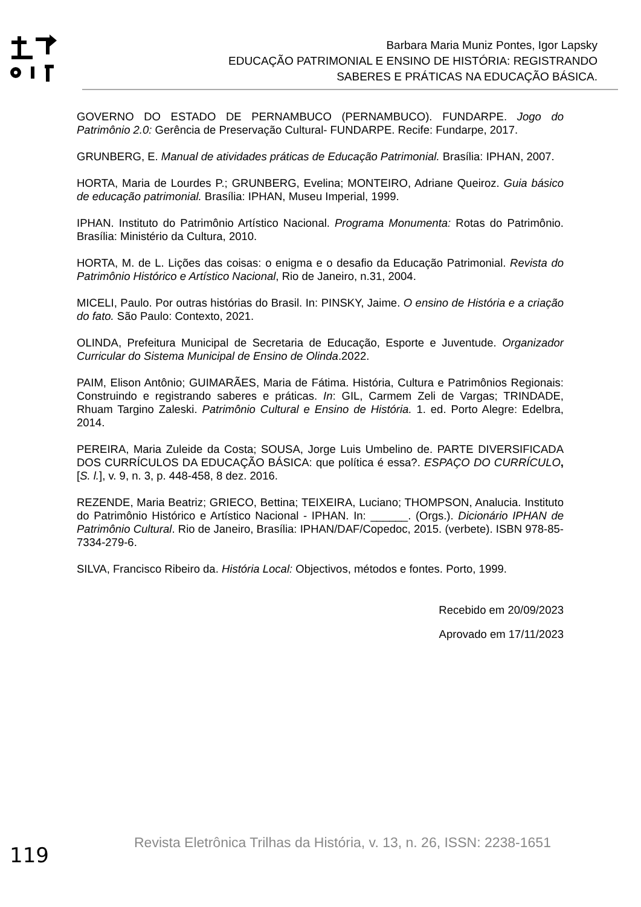Barbara Maria Muniz Pontes, Igor Lapsky
EDUCAÇÃO PATRIMONIAL E ENSINO DE HISTÓRIA: REGISTRANDO
SABERES E PRÁTICAS NA EDUCAÇÃO BÁSICA.
GOVERNO DO ESTADO DE PERNAMBUCO (PERNAMBUCO). FUNDARPE. Jogo do Patrimônio 2.0: Gerência de Preservação Cultural- FUNDARPE. Recife: Fundarpe, 2017.
GRUNBERG, E. Manual de atividades práticas de Educação Patrimonial. Brasília: IPHAN, 2007.
HORTA, Maria de Lourdes P.; GRUNBERG, Evelina; MONTEIRO, Adriane Queiroz. Guia básico de educação patrimonial. Brasília: IPHAN, Museu Imperial, 1999.
IPHAN. Instituto do Patrimônio Artístico Nacional. Programa Monumenta: Rotas do Patrimônio. Brasília: Ministério da Cultura, 2010.
HORTA, M. de L. Lições das coisas: o enigma e o desafio da Educação Patrimonial. Revista do Patrimônio Histórico e Artístico Nacional, Rio de Janeiro, n.31, 2004.
MICELI, Paulo. Por outras histórias do Brasil. In: PINSKY, Jaime. O ensino de História e a criação do fato. São Paulo: Contexto, 2021.
OLINDA, Prefeitura Municipal de Secretaria de Educação, Esporte e Juventude. Organizador Curricular do Sistema Municipal de Ensino de Olinda.2022.
PAIM, Elison Antônio; GUIMARÃES, Maria de Fátima. História, Cultura e Patrimônios Regionais: Construindo e registrando saberes e práticas. In: GIL, Carmem Zeli de Vargas; TRINDADE, Rhuam Targino Zaleski. Patrimônio Cultural e Ensino de História. 1. ed. Porto Alegre: Edelbra, 2014.
PEREIRA, Maria Zuleide da Costa; SOUSA, Jorge Luis Umbelino de. PARTE DIVERSIFICADA DOS CURRÍCULOS DA EDUCAÇÃO BÁSICA: que política é essa?. ESPAÇO DO CURRÍCULO, [S. l.], v. 9, n. 3, p. 448-458, 8 dez. 2016.
REZENDE, Maria Beatriz; GRIECO, Bettina; TEIXEIRA, Luciano; THOMPSON, Analucia. Instituto do Patrimônio Histórico e Artístico Nacional - IPHAN. In: ______. (Orgs.). Dicionário IPHAN de Patrimônio Cultural. Rio de Janeiro, Brasília: IPHAN/DAF/Copedoc, 2015. (verbete). ISBN 978-85-7334-279-6.
SILVA, Francisco Ribeiro da. História Local: Objectivos, métodos e fontes. Porto, 1999.
Recebido em 20/09/2023
Aprovado em 17/11/2023
119
Revista Eletrônica Trilhas da História, v. 13, n. 26, ISSN: 2238-1651